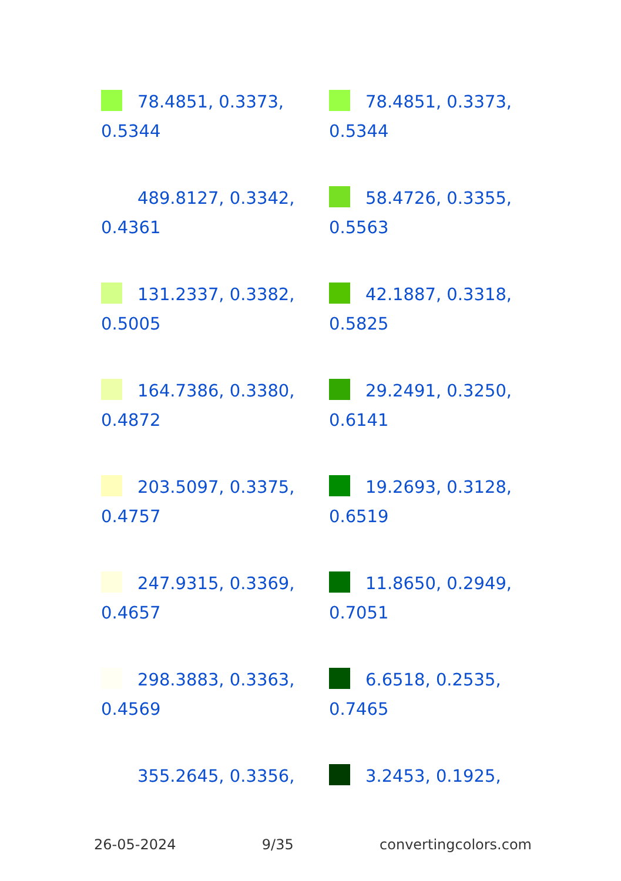78.4851, 0.3373, 0.5344
78.4851, 0.3373, 0.5344
489.8127, 0.3342, 0.4361
58.4726, 0.3355, 0.5563
131.2337, 0.3382, 0.5005
42.1887, 0.3318, 0.5825
164.7386, 0.3380, 0.4872
29.2491, 0.3250, 0.6141
203.5097, 0.3375, 0.4757
19.2693, 0.3128, 0.6519
247.9315, 0.3369, 0.4657
11.8650, 0.2949, 0.7051
298.3883, 0.3363, 0.4569
6.6518, 0.2535, 0.7465
355.2645, 0.3356,
3.2453, 0.1925,
26-05-2024 9/35 convertingcolors.com